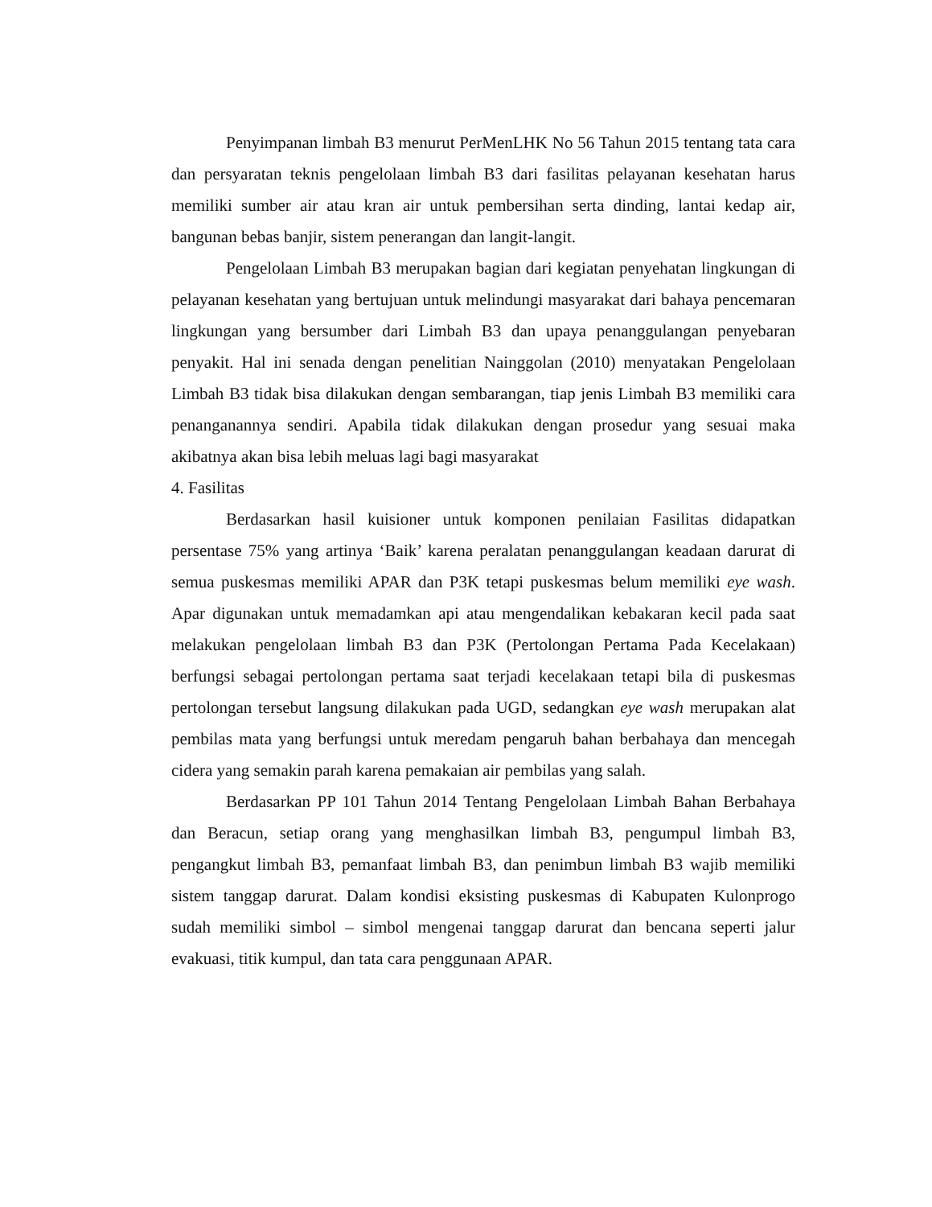Penyimpanan limbah B3 menurut PerMenLHK No 56 Tahun 2015 tentang tata cara dan persyaratan teknis pengelolaan limbah B3 dari fasilitas pelayanan kesehatan harus memiliki sumber air atau kran air untuk pembersihan serta dinding, lantai kedap air, bangunan bebas banjir, sistem penerangan dan langit-langit.
Pengelolaan Limbah B3 merupakan bagian dari kegiatan penyehatan lingkungan di pelayanan kesehatan yang bertujuan untuk melindungi masyarakat dari bahaya pencemaran lingkungan yang bersumber dari Limbah B3 dan upaya penanggulangan penyebaran penyakit. Hal ini senada dengan penelitian Nainggolan (2010) menyatakan Pengelolaan Limbah B3 tidak bisa dilakukan dengan sembarangan, tiap jenis Limbah B3 memiliki cara penanganannya sendiri. Apabila tidak dilakukan dengan prosedur yang sesuai maka akibatnya akan bisa lebih meluas lagi bagi masyarakat
4. Fasilitas
Berdasarkan hasil kuisioner untuk komponen penilaian Fasilitas didapatkan persentase 75% yang artinya ‘Baik’ karena peralatan penanggulangan keadaan darurat di semua puskesmas memiliki APAR dan P3K tetapi puskesmas belum memiliki eye wash. Apar digunakan untuk memadamkan api atau mengendalikan kebakaran kecil pada saat melakukan pengelolaan limbah B3 dan P3K (Pertolongan Pertama Pada Kecelakaan) berfungsi sebagai pertolongan pertama saat terjadi kecelakaan tetapi bila di puskesmas pertolongan tersebut langsung dilakukan pada UGD, sedangkan eye wash merupakan alat pembilas mata yang berfungsi untuk meredam pengaruh bahan berbahaya dan mencegah cidera yang semakin parah karena pemakaian air pembilas yang salah.
Berdasarkan PP 101 Tahun 2014 Tentang Pengelolaan Limbah Bahan Berbahaya dan Beracun, setiap orang yang menghasilkan limbah B3, pengumpul limbah B3, pengangkut limbah B3, pemanfaat limbah B3, dan penimbun limbah B3 wajib memiliki sistem tanggap darurat. Dalam kondisi eksisting puskesmas di Kabupaten Kulonprogo sudah memiliki simbol – simbol mengenai tanggap darurat dan bencana seperti jalur evakuasi, titik kumpul, dan tata cara penggunaan APAR.